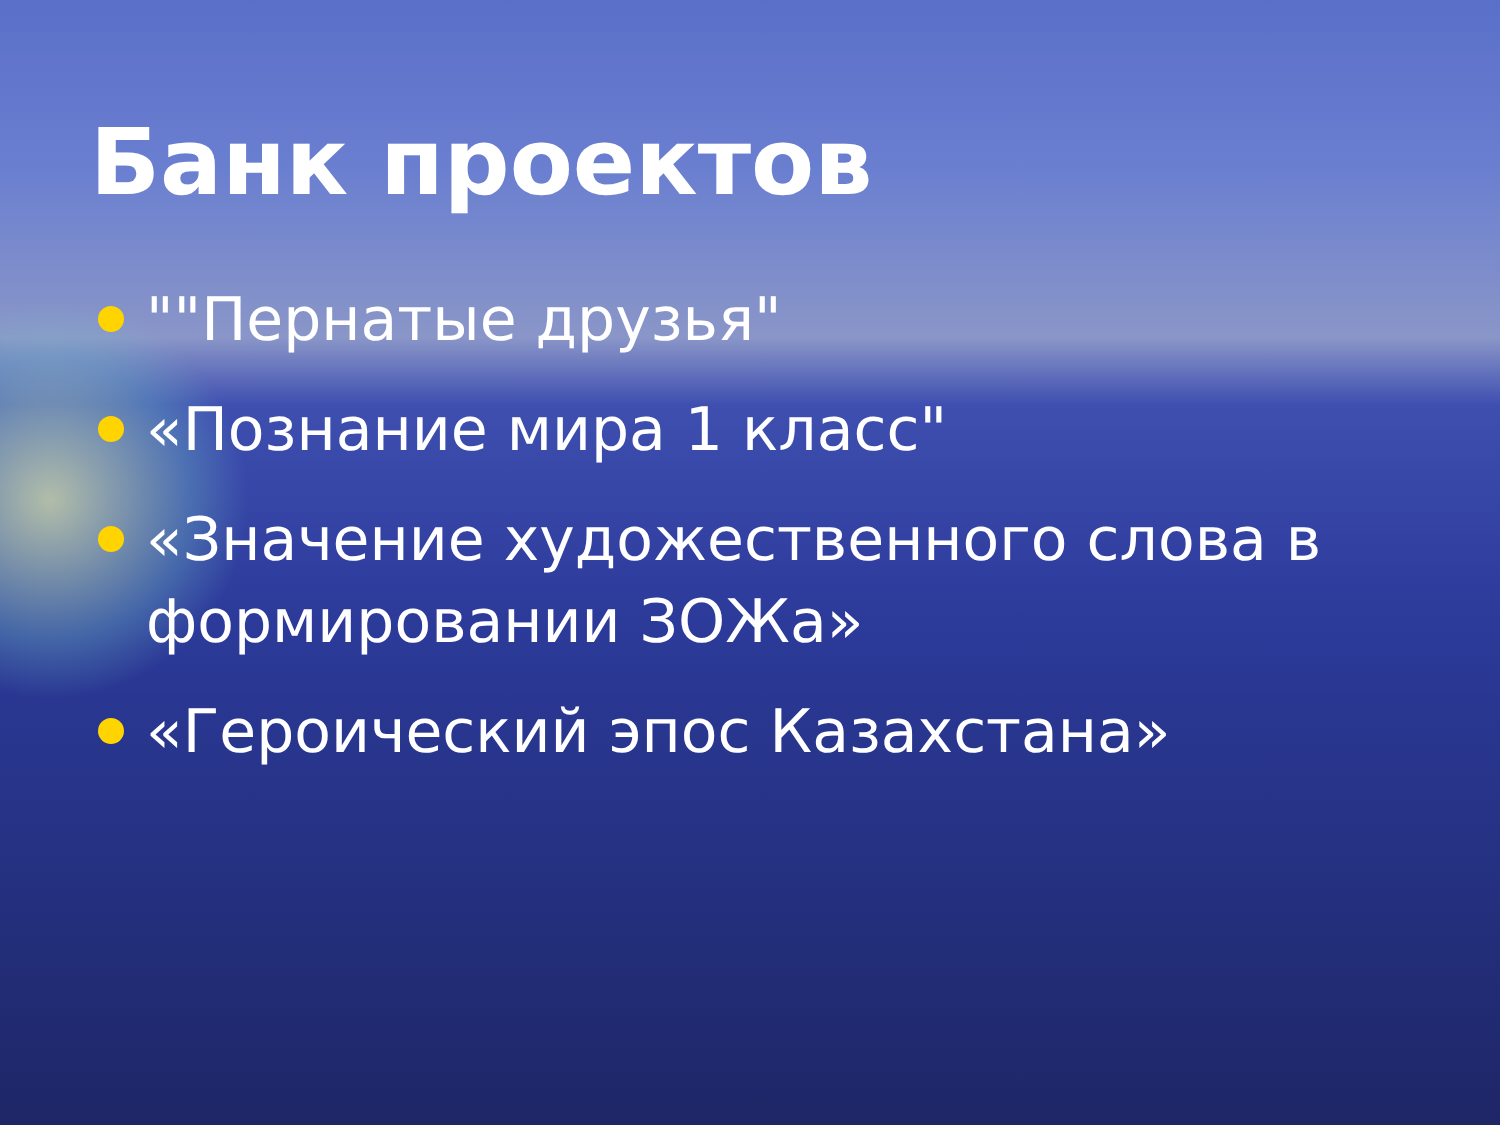Банк проектов
""Пернатые друзья"
«Познание мира 1 класс"
«Значение художественного слова в формировании ЗОЖа»
«Героический эпос Казахстана»